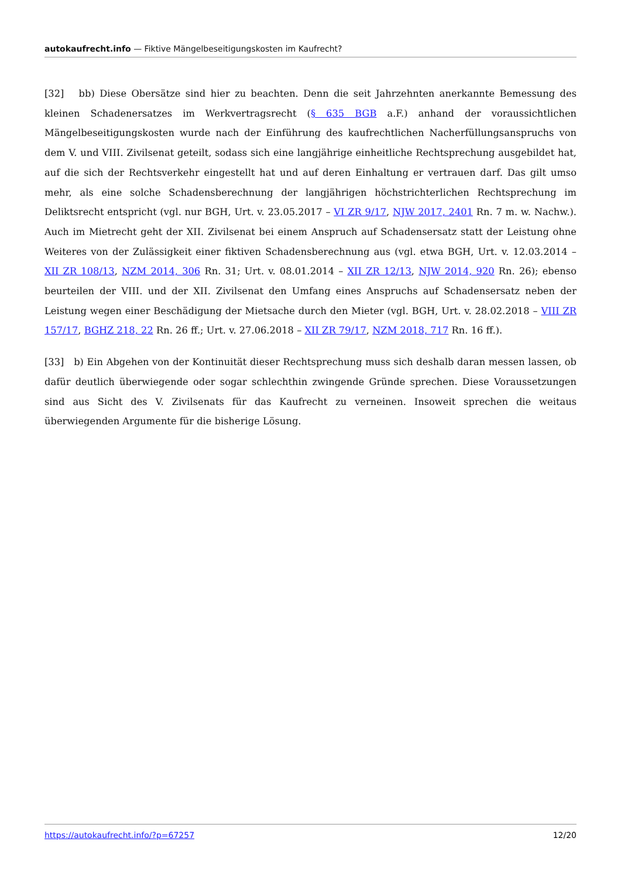autokaufrecht.info — Fiktive Mängelbeseitigungskosten im Kaufrecht?
[32] bb) Diese Obersätze sind hier zu beachten. Denn die seit Jahrzehnten anerkannte Bemessung des kleinen Schadenersatzes im Werkvertragsrecht (§ 635 BGB a.F.) anhand der voraussichtlichen Mängelbeseitigungskosten wurde nach der Einführung des kaufrechtlichen Nacherfüllungsanspruchs von dem V. und VIII. Zivilsenat geteilt, sodass sich eine langjährige einheitliche Rechtsprechung ausgebildet hat, auf die sich der Rechtsverkehr eingestellt hat und auf deren Einhaltung er vertrauen darf. Das gilt umso mehr, als eine solche Schadensberechnung der langjährigen höchstrichterlichen Rechtsprechung im Deliktsrecht entspricht (vgl. nur BGH, Urt. v. 23.05.2017 – VI ZR 9/17, NJW 2017, 2401 Rn. 7 m. w. Nachw.). Auch im Mietrecht geht der XII. Zivilsenat bei einem Anspruch auf Schadensersatz statt der Leistung ohne Weiteres von der Zulässigkeit einer fiktiven Schadensberechnung aus (vgl. etwa BGH, Urt. v. 12.03.2014 – XII ZR 108/13, NZM 2014, 306 Rn. 31; Urt. v. 08.01.2014 – XII ZR 12/13, NJW 2014, 920 Rn. 26); ebenso beurteilen der VIII. und der XII. Zivilsenat den Umfang eines Anspruchs auf Schadensersatz neben der Leistung wegen einer Beschädigung der Mietsache durch den Mieter (vgl. BGH, Urt. v. 28.02.2018 – VIII ZR 157/17, BGHZ 218, 22 Rn. 26 ff.; Urt. v. 27.06.2018 – XII ZR 79/17, NZM 2018, 717 Rn. 16 ff.).
[33] b) Ein Abgehen von der Kontinuität dieser Rechtsprechung muss sich deshalb daran messen lassen, ob dafür deutlich überwiegende oder sogar schlechthin zwingende Gründe sprechen. Diese Voraussetzungen sind aus Sicht des V. Zivilsenats für das Kaufrecht zu verneinen. Insoweit sprechen die weitaus überwiegenden Argumente für die bisherige Lösung.
https://autokaufrecht.info/?p=67257 12/20